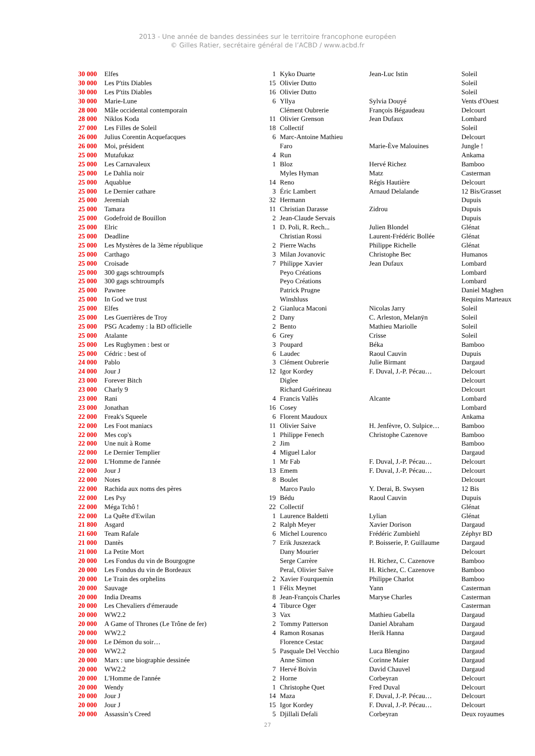2013 - Une année de bandes dessinées sur le territoire francophone européen
© Gilles Ratier, secrétaire général de l’ACBD / www.acbd.fr
| 30 000 | Elfes | 1 | Kyko Duarte | Jean-Luc Istin | Soleil |
| 30 000 | Les P'tits Diables | 15 | Olivier Dutto | | Soleil |
| 30 000 | Les P'tits Diables | 16 | Olivier Dutto | | Soleil |
| 30 000 | Marie-Lune | 6 | Yllya | Sylvia Douyé | Vents d'Ouest |
| 28 000 | Mâle occidental contemporain | | Clément Oubrerie | François Bégaudeau | Delcourt |
| 28 000 | Niklos Koda | 11 | Olivier Grenson | Jean Dufaux | Lombard |
| 27 000 | Les Filles de Soleil | 18 | Collectif | | Soleil |
| 26 000 | Julius Corentin Acquefacques | 6 | Marc-Antoine Mathieu | | Delcourt |
| 26 000 | Moi, président | | Faro | Marie-Ève Malouines | Jungle ! |
| 25 000 | Mutafukaz | 4 | Run | | Ankama |
| 25 000 | Les Carnavaleux | 1 | Bloz | Hervé Richez | Bamboo |
| 25 000 | Le Dahlia noir | | Myles Hyman | Matz | Casterman |
| 25 000 | Aquablue | 14 | Reno | Régis Hautière | Delcourt |
| 25 000 | Le Dernier cathare | 3 | Éric Lambert | Arnaud Delalande | 12 Bis/Grasset |
| 25 000 | Jeremiah | 32 | Hermann | | Dupuis |
| 25 000 | Tamara | 11 | Christian Darasse | Zidrou | Dupuis |
| 25 000 | Godefroid de Bouillon | 2 | Jean-Claude Servais | | Dupuis |
| 25 000 | Elric | 1 | D. Poli, R. Rech... | Julien Blondel | Glénat |
| 25 000 | Deadline | | Christian Rossi | Laurent-Frédéric Bollée | Glénat |
| 25 000 | Les Mystères de la 3ème république | 2 | Pierre Wachs | Philippe Richelle | Glénat |
| 25 000 | Carthago | 3 | Milan Jovanovic | Christophe Bec | Humanos |
| 25 000 | Croisade | 7 | Philippe Xavier | Jean Dufaux | Lombard |
| 25 000 | 300 gags schtroumpfs | | Peyo Créations | | Lombard |
| 25 000 | 300 gags schtroumpfs | | Peyo Créations | | Lombard |
| 25 000 | Pawnee | | Patrick Prugne | | Daniel Maghen |
| 25 000 | In God we trust | | Winshluss | | Requins Marteaux |
| 25 000 | Elfes | 2 | Gianluca Maconi | Nicolas Jarry | Soleil |
| 25 000 | Les Guerrières de Troy | 2 | Dany | C. Arleston, Melanÿn | Soleil |
| 25 000 | PSG Academy : la BD officielle | 2 | Bento | Mathieu Mariolle | Soleil |
| 25 000 | Atalante | 6 | Grey | Crisse | Soleil |
| 25 000 | Les Rugbymen : best or | 3 | Poupard | Béka | Bamboo |
| 25 000 | Cédric : best of | 6 | Laudec | Raoul Cauvin | Dupuis |
| 24 000 | Pablo | 3 | Clément Oubrerie | Julie Birmant | Dargaud |
| 24 000 | Jour J | 12 | Igor Kordey | F. Duval, J.-P. Pécau… | Delcourt |
| 23 000 | Forever Bitch | | Diglee | | Delcourt |
| 23 000 | Charly 9 | | Richard Guérineau | | Delcourt |
| 23 000 | Rani | 4 | Francis Vallès | Alcante | Lombard |
| 23 000 | Jonathan | 16 | Cosey | | Lombard |
| 22 000 | Freak's Squeele | 6 | Florent Maudoux | | Ankama |
| 22 000 | Les Foot maniacs | 11 | Olivier Saive | H. Jenfèvre, O. Sulpice… | Bamboo |
| 22 000 | Mes cop's | 1 | Philippe Fenech | Christophe Cazenove | Bamboo |
| 22 000 | Une nuit à Rome | 2 | Jim | | Bamboo |
| 22 000 | Le Dernier Templier | 4 | Miguel Lalor | | Dargaud |
| 22 000 | L'Homme de l'année | 1 | Mr Fab | F. Duval, J.-P. Pécau… | Delcourt |
| 22 000 | Jour J | 13 | Emem | F. Duval, J.-P. Pécau… | Delcourt |
| 22 000 | Notes | 8 | Boulet | | Delcourt |
| 22 000 | Rachida aux noms des pères | | Marco Paulo | Y. Derai, B. Swysen | 12 Bis |
| 22 000 | Les Psy | 19 | Bédu | Raoul Cauvin | Dupuis |
| 22 000 | Méga Tchô ! | 22 | Collectif | | Glénat |
| 22 000 | La Quête d'Ewilan | 1 | Laurence Baldetti | Lylian | Glénat |
| 21 800 | Asgard | 2 | Ralph Meyer | Xavier Dorison | Dargaud |
| 21 600 | Team Rafale | 6 | Michel Lourenco | Frédéric Zumbiehl | Zéphyr BD |
| 21 000 | Dantès | 7 | Erik Juszezack | P. Boisserie, P. Guillaume | Dargaud |
| 21 000 | La Petite Mort | | Dany Mourier | | Delcourt |
| 20 000 | Les Fondus du vin de Bourgogne | | Serge Carrère | H. Richez, C. Cazenove | Bamboo |
| 20 000 | Les Fondus du vin de Bordeaux | | Peral, Olivier Saive | H. Richez, C. Cazenove | Bamboo |
| 20 000 | Le Train des orphelins | 2 | Xavier Fourquemin | Philippe Charlot | Bamboo |
| 20 000 | Sauvage | 1 | Félix Meynet | Yann | Casterman |
| 20 000 | India Dreams | 8 | Jean-François Charles | Maryse Charles | Casterman |
| 20 000 | Les Chevaliers d'émeraude | 4 | Tiburce Oger | | Casterman |
| 20 000 | WW2.2 | 3 | Vax | Mathieu Gabella | Dargaud |
| 20 000 | A Game of Thrones (Le Trône de fer) | 2 | Tommy Patterson | Daniel Abraham | Dargaud |
| 20 000 | WW2.2 | 4 | Ramon Rosanas | Herik Hanna | Dargaud |
| 20 000 | Le Démon du soir… | | Florence Cestac | | Dargaud |
| 20 000 | WW2.2 | 5 | Pasquale Del Vecchio | Luca Blengino | Dargaud |
| 20 000 | Marx : une biographie dessinée | | Anne Simon | Corinne Maier | Dargaud |
| 20 000 | WW2.2 | 7 | Hervé Boivin | David Chauvel | Dargaud |
| 20 000 | L'Homme de l'année | 2 | Horne | Corbeyran | Delcourt |
| 20 000 | Wendy | 1 | Christophe Quet | Fred Duval | Delcourt |
| 20 000 | Jour J | 14 | Maza | F. Duval, J.-P. Pécau… | Delcourt |
| 20 000 | Jour J | 15 | Igor Kordey | F. Duval, J.-P. Pécau… | Delcourt |
| 20 000 | Assassin’s Creed | 5 | Djillali Defali | Corbeyran | Deux royaumes |
27